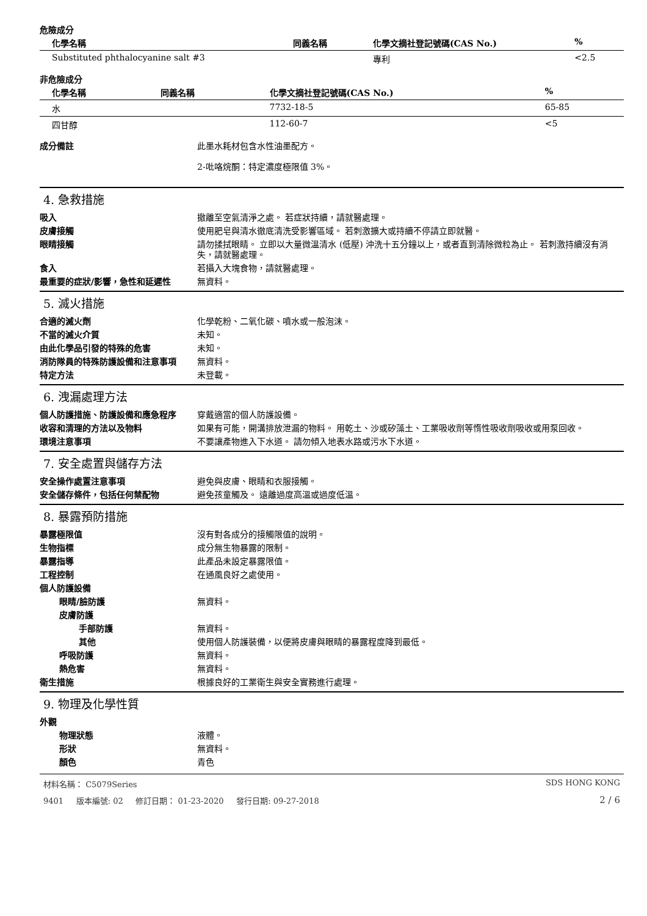危險成分
| 化學名稱 | 同義名稱 | 化學文摘社登記號碼(CAS No.) | % |
| --- | --- | --- | --- |
| Substituted phthalocyanine salt #3 | | 專利 | <2.5 |
非危險成分
| 化學名稱 | 同義名稱 | 化學文摘社登記號碼(CAS No.) | % |
| --- | --- | --- | --- |
| 水 | | 7732-18-5 | 65-85 |
| 四甘醇 | | 112-60-7 | <5 |
成分備註 此墨水耗材包含水性油墨配方。
2-吡咯烷酮：特定濃度極限值 3%。
4. 急救措施
吸入 撤離至空氣清淨之處。 若症狀持續，請就醫處理。
皮膚接觸 使用肥皂與清水徹底清洗受影響區域。 若刺激擴大或持續不停請立即就醫。
眼睛接觸 請勿揉拭眼睛。 立即以大量微溫清水 (低壓) 沖洗十五分鐘以上，或者直到清除微粒為止。 若刺激持續沒有消失，請就醫處理。
食入 若攝入大塊食物，請就醫處理。
最重要的症狀/影響，急性和延遲性 無資料。
5. 滅火措施
合適的滅火劑 化學乾粉、二氧化碳、噴水或一般泡沫。
不當的滅火介質 未知。
由此化學品引發的特殊的危害 未知。
消防隊員的特殊防護設備和注意事項 無資料。
特定方法 未登載。
6. 洩漏處理方法
個人防護措施、防護設備和應急程序 穿戴適當的個人防護設備。
收容和清理的方法以及物料 如果有可能，開溝排放泄漏的物料。 用乾土、沙或矽藻土、工業吸收劑等惰性吸收劑吸收或用泵回收。
環境注意事項 不要讓產物進入下水道。 請勿傾入地表水路或污水下水道。
7. 安全處置與儲存方法
安全操作處置注意事項 避免與皮膚、眼睛和衣服接觸。
安全儲存條件，包括任何禁配物 避免孩童觸及。 遠離過度高溫或過度低溫。
8. 暴露預防措施
暴露極限值 沒有對各成分的接觸限值的說明。
生物指標 成分無生物暴露的限制。
暴露指導 此產品未設定暴露限值。
工程控制 在通風良好之處使用。
個人防護設備
眼睛/臉防護 無資料。
皮膚防護
手部防護 無資料。
其他 使用個人防護裝備，以便將皮膚與眼睛的暴露程度降到最低。
呼吸防護 無資料。
熱危害 無資料。
衛生措施 根據良好的工業衛生與安全實務進行處理。
9. 物理及化學性質
外觀
物理狀態 液體。
形狀 無資料。
顏色 青色
材料名稱： C5079Series SDS HONG KONG
9401 版本編號: 02 修訂日期： 01-23-2020 發行日期: 09-27-2018 2 / 6